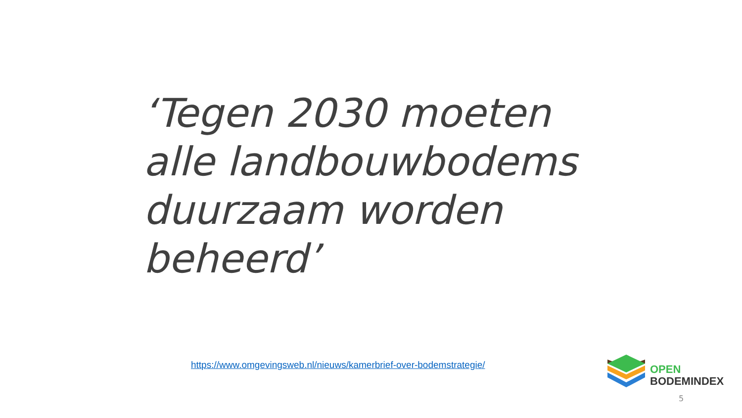‘Tegen 2030 moeten alle landbouwbodems duurzaam worden beheerd’
https://www.omgevingsweb.nl/nieuws/kamerbrief-over-bodemstrategie/
OPEN
BODEMINDEX
5